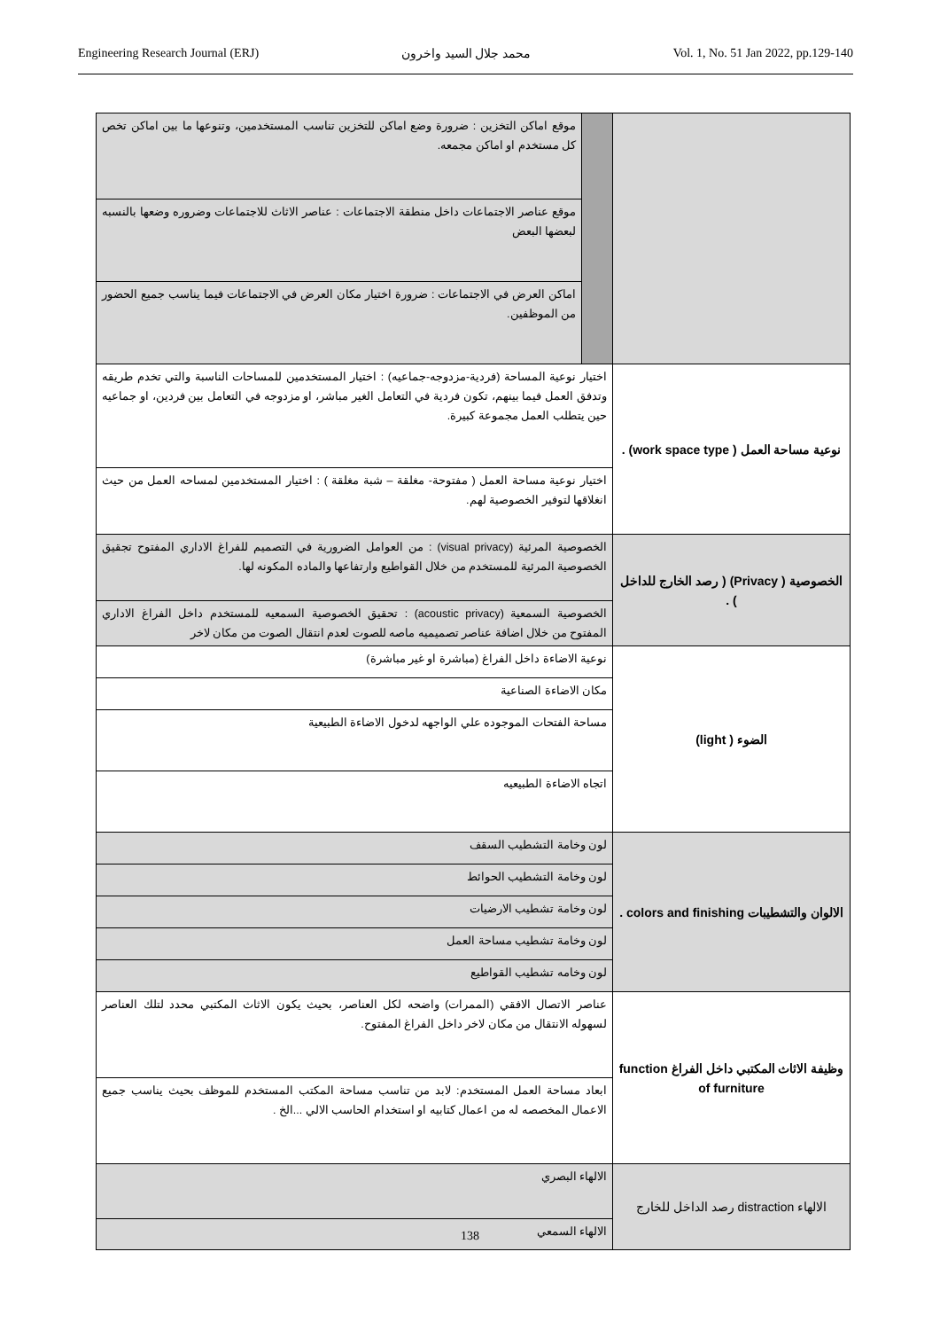Engineering Research Journal (ERJ) محمد جلال السيد واخرون Vol. 1, No. 51 Jan 2022, pp.129-140
| | | موقع اماكن التخزين : ضرورة وضع اماكن للتخزين تناسب المستخدمين، وتنوعها ما بين اماكن تخص كل مستخدم او اماكن مجمعه. |
| | | موقع عناصر الاجتماعات داخل منطقة الاجتماعات : عناصر الاثاث للاجتماعات وضروره وضعها بالنسبه لبعضها البعض |
| | | اماكن العرض في الاجتماعات : ضرورة اختيار مكان العرض في الاجتماعات فيما يناسب جميع الحضور من الموظفين. |
| نوعية مساحة العمل ( work space type) . | اختيار نوعية المساحة (فردية-مزدوجه-جماعيه) : اختيار المستخدمين للمساحات الناسبة والتي تخدم طريقه وتدفق العمل فيما بينهم، تكون فردية في التعامل الغير مباشر، او مزدوجه في التعامل بين فردين، او جماعيه حين يتطلب العمل مجموعة كبيرة. | |
| | اختيار نوعية مساحة العمل ( مفتوحة- مغلقة – شبة مغلقة ) : اختيار المستخدمين لمساحه العمل من حيث انغلاقها لتوفير الخصوصية لهم. | |
| الخصوصية ( Privacy) ( رصد الخارج للداخل ) . | الخصوصية المرئية (visual privacy) : من العوامل الضرورية في التصميم للفراغ الاداري المفتوح تجقيق الخصوصية المرئية للمستخدم من خلال القواطيع وارتفاعها والماده المكونه لها. | |
| | الخصوصية السمعية (acoustic privacy) : تحقيق الخصوصية السمعيه للمستخدم داخل الفراغ الاداري المفتوح من خلال اضافة عناصر تصميميه ماصه للصوت لعدم انتقال الصوت من مكان لاخر | |
| الضوء ( light) | نوعية الاضاءة داخل الفراغ (مباشرة او غير مباشرة) | |
| | مكان الاضاءة الصناعية | |
| | مساحة الفتحات الموجوده علي الواجهه لدخول الاضاءة الطبيعية | |
| | اتجاه الاضاءة الطبيعيه | |
| الالوان والتشطيبات colors and finishing . | لون وخامة التشطيب السقف | |
| | لون وخامة التشطيب الحوائط | |
| | لون وخامة تشطيب الارضيات | |
| | لون وخامة تشطيب مساحة العمل | |
| | لون وخامه تشطيب القواطيع | |
| وظيفة الاثاث المكتبي داخل الفراغ function of furniture | عناصر الاتصال الافقي (الممرات) واضحه لكل العناصر، بحيث يكون الاثاث المكتبي محدد لتلك العناصر لسهوله الانتقال من مكان لاخر داخل الفراغ المفتوح. | |
| | ابعاد مساحة العمل المستخدم: لابد من تناسب مساحة المكتب المستخدم للموظف بحيث يناسب جميع الاعمال المخصصه له من اعمال كتابيه او استخدام الحاسب الالي ...الخ . | |
| الالهاء distraction رصد الداخل للخارج | الالهاء البصري | |
| | الالهاء السمعي | |
138